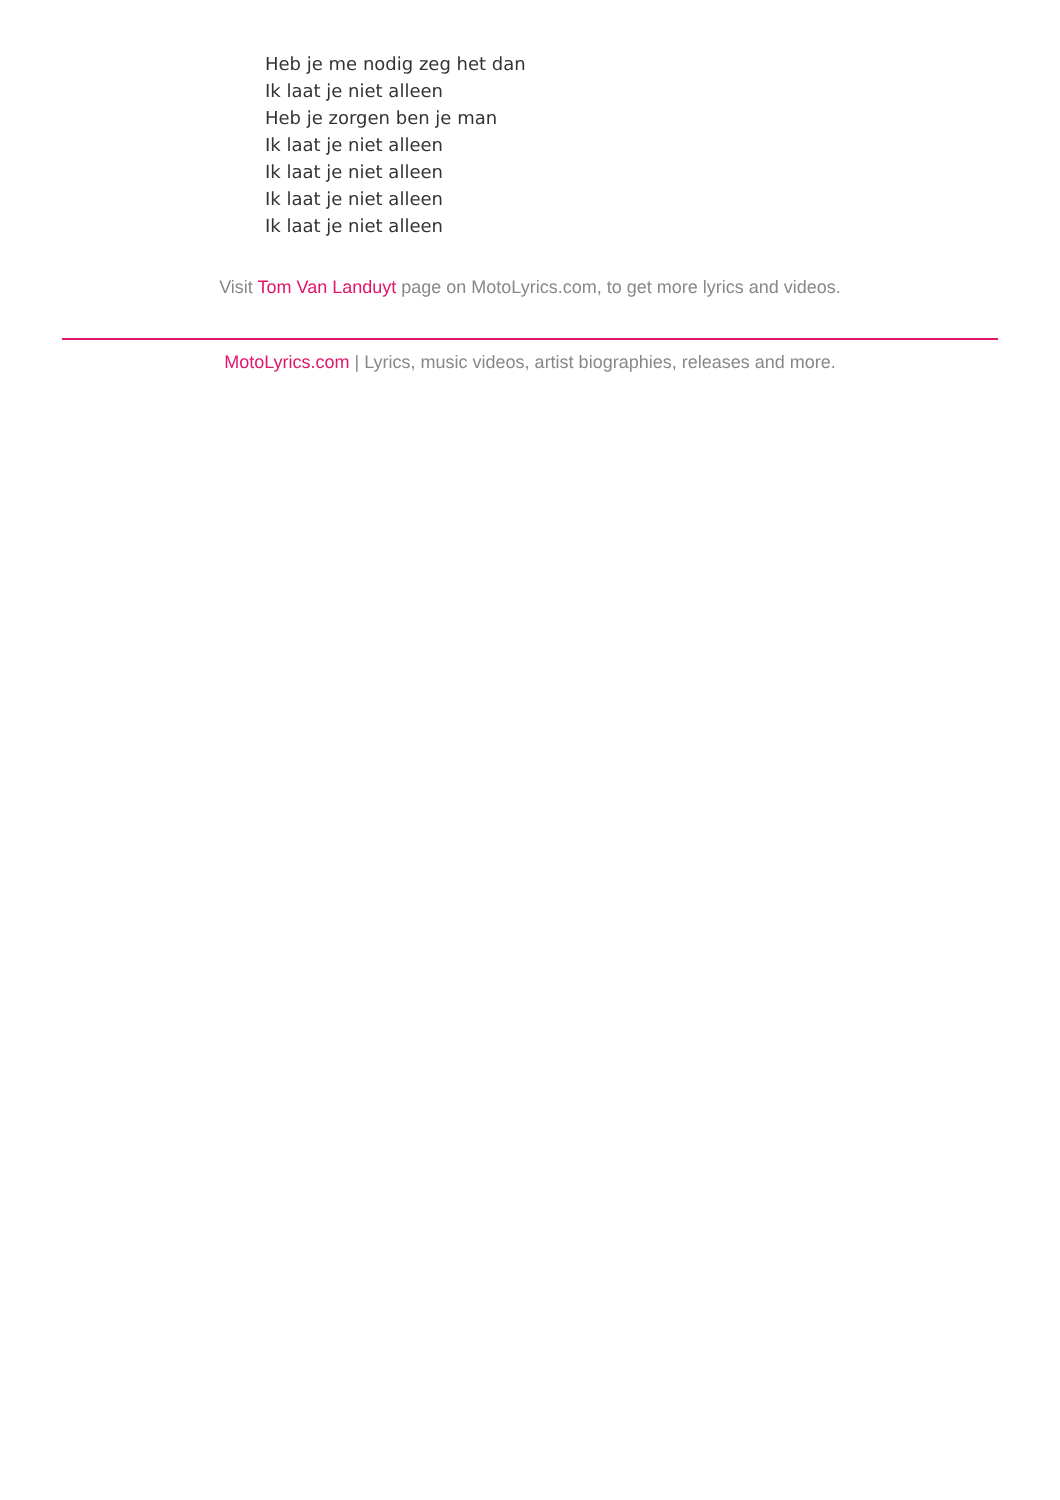Heb je me nodig zeg het dan
Ik laat je niet alleen
Heb je zorgen ben je man
Ik laat je niet alleen
Ik laat je niet alleen
Ik laat je niet alleen
Ik laat je niet alleen
Visit Tom Van Landuyt page on MotoLyrics.com, to get more lyrics and videos.
MotoLyrics.com | Lyrics, music videos, artist biographies, releases and more.